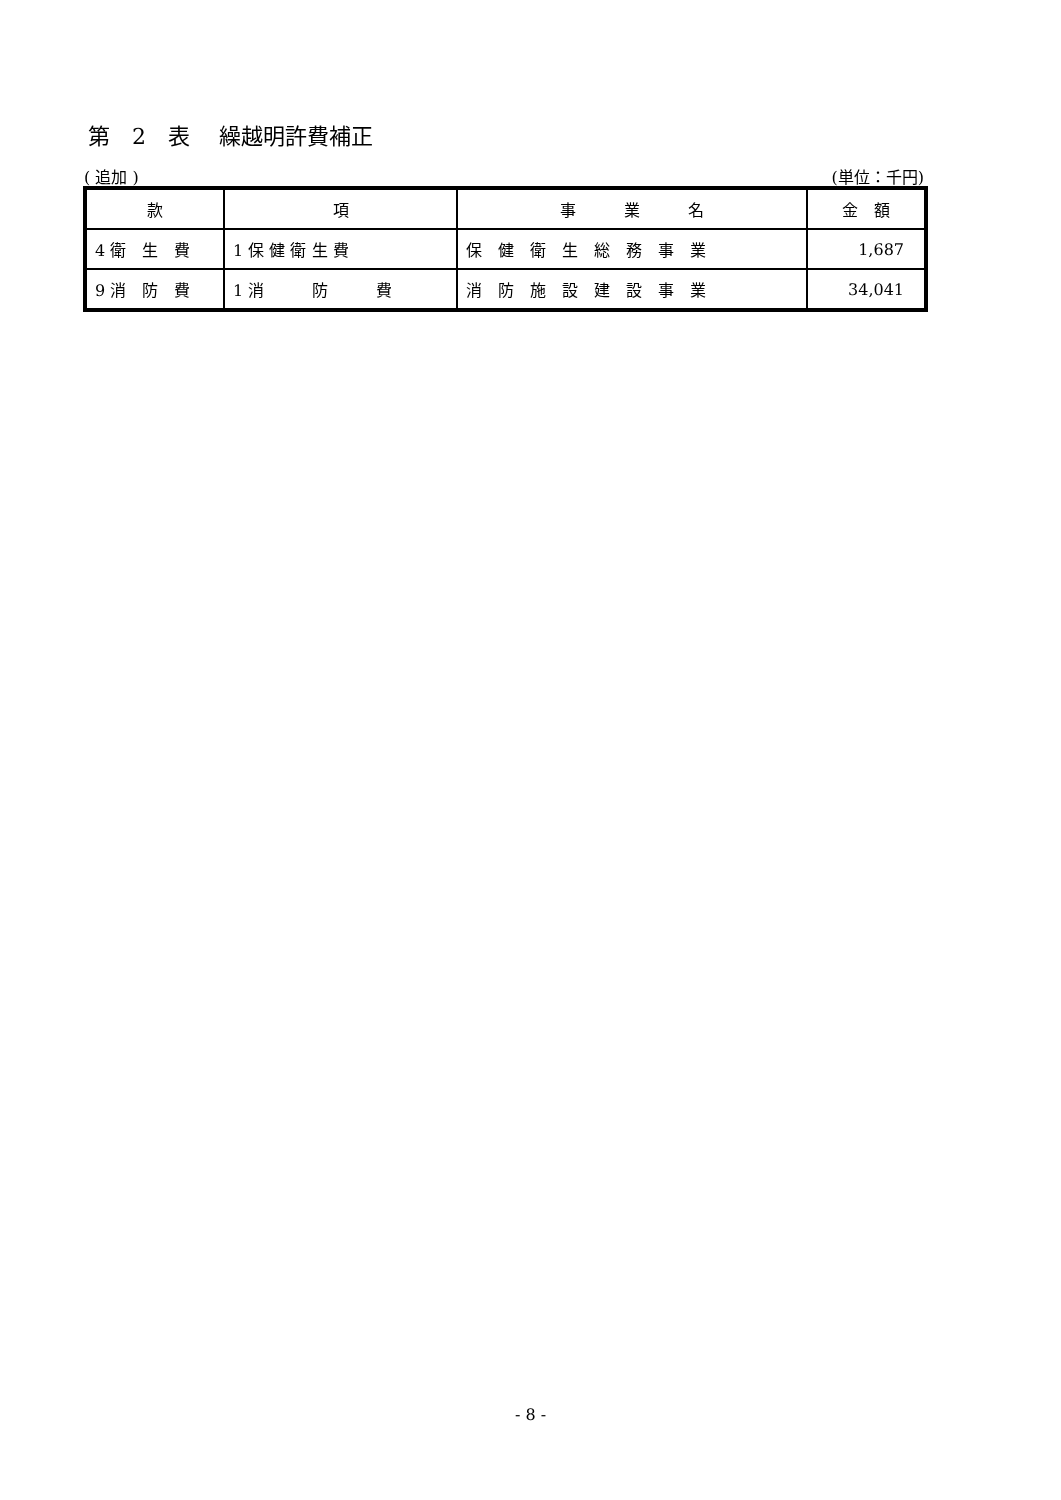第　2　表　 繰越明許費補正
( 追加 ) (単位：千円)
| 款 | 項 | 事 業 名 | 金 額 |
| --- | --- | --- | --- |
| 4 衛 生 費 | 1 保 健 衛 生 費 | 保 健 衛 生 総 務 事 業 | 1,687 |
| 9 消 防 費 | 1 消 防 費 | 消 防 施 設 建 設 事 業 | 34,041 |
- 8 -